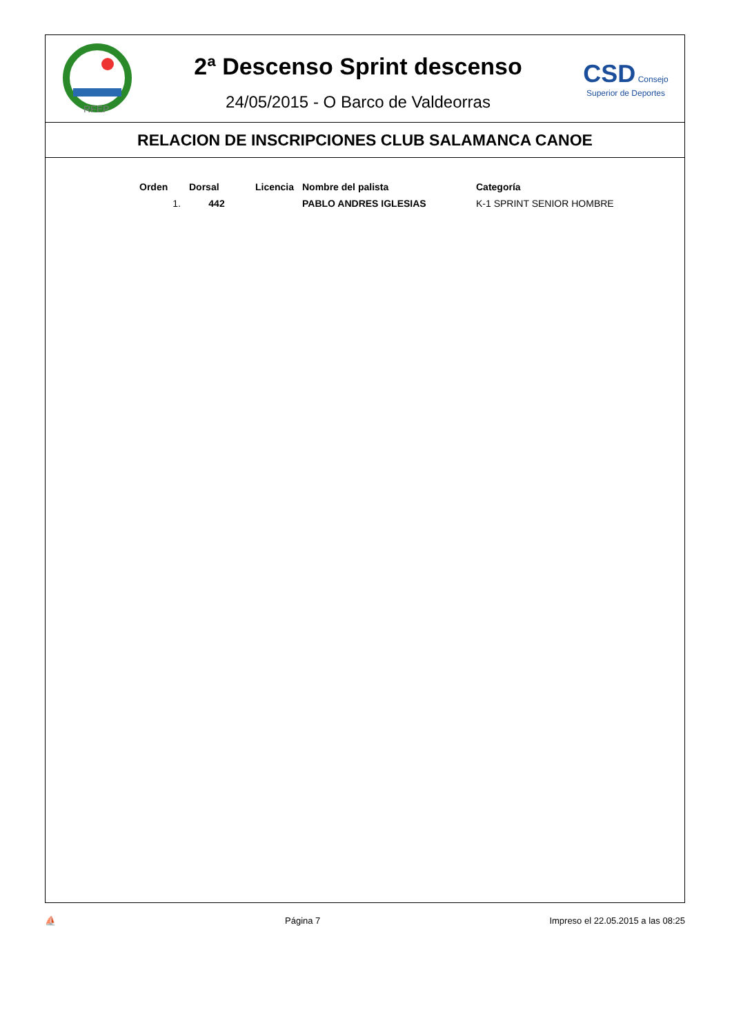RFEP
2ª Descenso Sprint descenso
24/05/2015 - O Barco de Valdeorras
CSD Consejo Superior de Deportes
RELACION DE INSCRIPCIONES CLUB SALAMANCA CANOE
| Orden | Dorsal | Licencia | Nombre del palista | Categoría |
| --- | --- | --- | --- | --- |
| 1. | 442 | | PABLO ANDRES IGLESIAS | K-1 SPRINT SENIOR HOMBRE |
⛵ Página 7 Impreso el 22.05.2015 a las 08:25